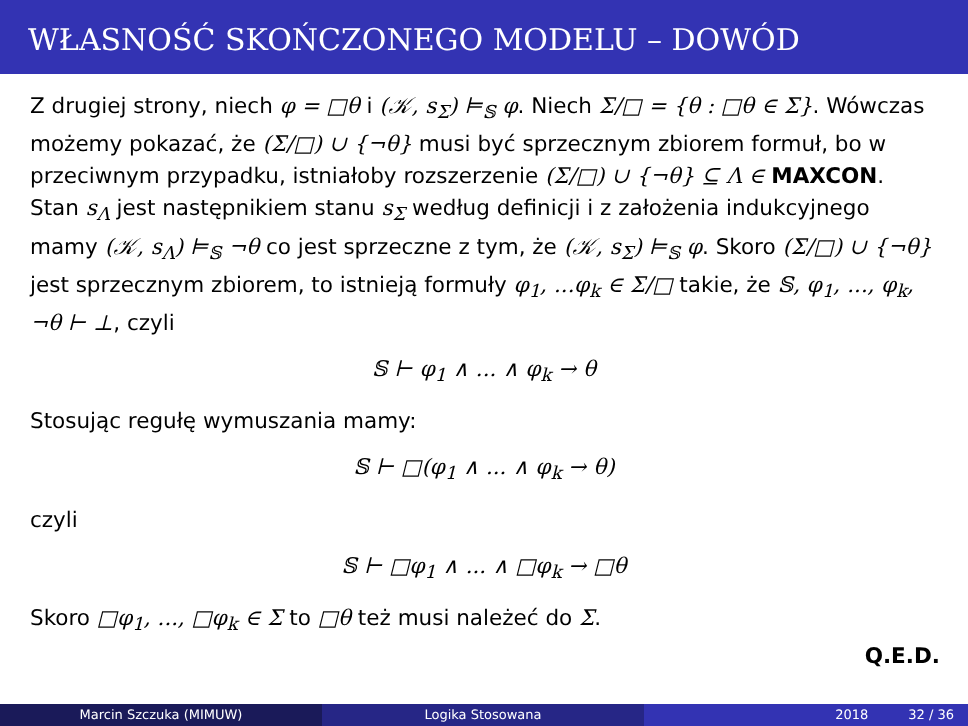WŁASNOŚĆ SKOŃCZONEGO MODELU – DOWÓD
Z drugiej strony, niech φ = □θ i (𝒦, s<sub>Σ</sub>) ⊨<sub>𝕊</sub> φ. Niech Σ/□ = {θ : □θ ∈ Σ}. Wówczas możemy pokazać, że (Σ/□) ∪ {¬θ} musi być sprzecznym zbiorem formuł, bo w przeciwnym przypadku, istniałoby rozszerzenie (Σ/□) ∪ {¬θ} ⊆ Λ ∈ MAXCON. Stan s<sub>Λ</sub> jest następnikiem stanu s<sub>Σ</sub> według definicji i z założenia indukcyjnego mamy (𝒦, s<sub>Λ</sub>) ⊨<sub>𝕊</sub> ¬θ co jest sprzeczne z tym, że (𝒦, s<sub>Σ</sub>) ⊨<sub>𝕊</sub> φ. Skoro (Σ/□) ∪ {¬θ} jest sprzecznym zbiorem, to istnieją formuły φ<sub>1</sub>, ...φ<sub>k</sub> ∈ Σ/□ takie, że 𝕊, φ<sub>1</sub>, ..., φ<sub>k</sub>, ¬θ ⊢ ⊥, czyli
𝕊 ⊢ φ<sub>1</sub> ∧ ... ∧ φ<sub>k</sub> → θ
Stosując regułę wymuszania mamy:
𝕊 ⊢ □(φ<sub>1</sub> ∧ ... ∧ φ<sub>k</sub> → θ)
czyli
𝕊 ⊢ □φ<sub>1</sub> ∧ ... ∧ □φ<sub>k</sub> → □θ
Skoro □φ<sub>1</sub>, ..., □φ<sub>k</sub> ∈ Σ to □θ też musi należeć do Σ.
Q.E.D.
Marcin Szczuka (MIMUW) Logika Stosowana 2018 32 / 36